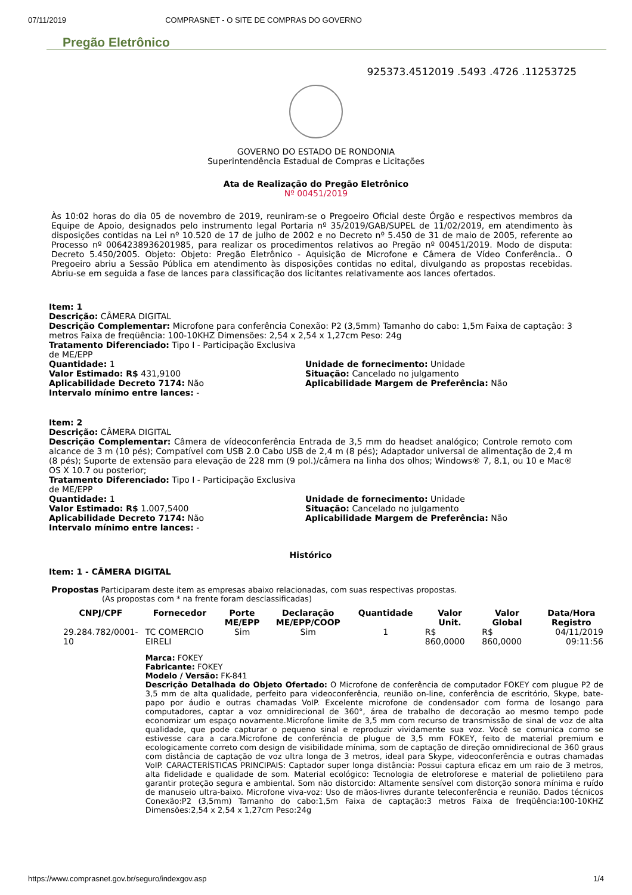07/11/2019 COMPRASNET - O SITE DE COMPRAS DO GOVERNO
Pregão Eletrônico
925373.4512019 .5493 .4726 .11253725
GOVERNO DO ESTADO DE RONDONIA
Superintendência Estadual de Compras e Licitações
Ata de Realização do Pregão Eletrônico
Nº 00451/2019
Às 10:02 horas do dia 05 de novembro de 2019, reuniram-se o Pregoeiro Oficial deste Órgão e respectivos membros da Equipe de Apoio, designados pelo instrumento legal Portaria nº 35/2019/GAB/SUPEL de 11/02/2019, em atendimento às disposições contidas na Lei nº 10.520 de 17 de julho de 2002 e no Decreto nº 5.450 de 31 de maio de 2005, referente ao Processo nº 0064238936201985, para realizar os procedimentos relativos ao Pregão nº 00451/2019. Modo de disputa: Decreto 5.450/2005. Objeto: Objeto: Pregão Eletrônico - Aquisição de Microfone e Câmera de Vídeo Conferência.. O Pregoeiro abriu a Sessão Pública em atendimento às disposições contidas no edital, divulgando as propostas recebidas. Abriu-se em seguida a fase de lances para classificação dos licitantes relativamente aos lances ofertados.
Item: 1
Descrição: CÂMERA DIGITAL
Descrição Complementar: Microfone para conferência Conexão: P2 (3,5mm) Tamanho do cabo: 1,5m Faixa de captação: 3 metros Faixa de freqüência: 100-10KHZ Dimensões: 2,54 x 2,54 x 1,27cm Peso: 24g
Tratamento Diferenciado: Tipo I - Participação Exclusiva de ME/EPP
Quantidade: 1
Valor Estimado: R$ 431,9100
Aplicabilidade Decreto 7174: Não
Intervalo mínimo entre lances: -
Unidade de fornecimento: Unidade
Situação: Cancelado no julgamento
Aplicabilidade Margem de Preferência: Não
Item: 2
Descrição: CÂMERA DIGITAL
Descrição Complementar: Câmera de vídeoconferência Entrada de 3,5 mm do headset analógico; Controle remoto com alcance de 3 m (10 pés); Compatível com USB 2.0 Cabo USB de 2,4 m (8 pés); Adaptador universal de alimentação de 2,4 m (8 pés); Suporte de extensão para elevação de 228 mm (9 pol.)/câmera na linha dos olhos; Windows® 7, 8.1, ou 10 e Mac® OS X 10.7 ou posterior;
Tratamento Diferenciado: Tipo I - Participação Exclusiva de ME/EPP
Quantidade: 1
Valor Estimado: R$ 1.007,5400
Aplicabilidade Decreto 7174: Não
Intervalo mínimo entre lances: -
Unidade de fornecimento: Unidade
Situação: Cancelado no julgamento
Aplicabilidade Margem de Preferência: Não
Histórico
Item: 1 - CÂMERA DIGITAL
Propostas Participaram deste item as empresas abaixo relacionadas, com suas respectivas propostas.
(As propostas com * na frente foram desclassificadas)
| CNPJ/CPF | Fornecedor | Porte ME/EPP | Declaração ME/EPP/COOP | Quantidade | Valor Unit. | Valor Global | Data/Hora Registro |
| --- | --- | --- | --- | --- | --- | --- | --- |
| 29.284.782/0001-10 | TC COMERCIO EIRELI | Sim | Sim | 1 | R$ 860,0000 | R$ 860,0000 | 04/11/2019 09:11:56 |
| | Marca: FOKEY Fabricante: FOKEY Modelo / Versão: FK-841 Descrição Detalhada do Objeto Ofertado: O Microfone de conferência de computador FOKEY com plugue P2 de 3,5 mm de alta qualidade, perfeito para videoconferência, reunião on-line, conferência de escritório, Skype, bate-papo por áudio e outras chamadas VoIP. Excelente microfone de condensador com forma de losango para computadores, captar a voz omnidirecional de 360°, área de trabalho de decoração ao mesmo tempo pode economizar um espaço novamente.Microfone limite de 3,5 mm com recurso de transmissão de sinal de voz de alta qualidade, que pode capturar o pequeno sinal e reproduzir vividamente sua voz. Você se comunica como se estivesse cara a cara.Microfone de conferência de plugue de 3,5 mm FOKEY, feito de material premium e ecologicamente correto com design de visibilidade mínima, som de captação de direção omnidirecional de 360 graus com distância de captação de voz ultra longa de 3 metros, ideal para Skype, videoconferência e outras chamadas VoIP. CARACTERÍSTICAS PRINCIPAIS: Captador super longa distância: Possui captura eficaz em um raio de 3 metros, alta fidelidade e qualidade de som. Material ecológico: Tecnologia de eletroforese e material de polietileno para garantir proteção segura e ambiental. Som não distorcido: Altamente sensível com distorção sonora mínima e ruído de manuseio ultra-baixo. Microfone viva-voz: Uso de mãos-livres durante teleconferência e reunião. Dados técnicos Conexão:P2 (3,5mm) Tamanho do cabo:1,5m Faixa de captação:3 metros Faixa de freqüência:100-10KHZ Dimensões:2,54 x 2,54 x 1,27cm Peso:24g | | | | | | |
https://www.comprasnet.gov.br/seguro/indexgov.asp 1/4